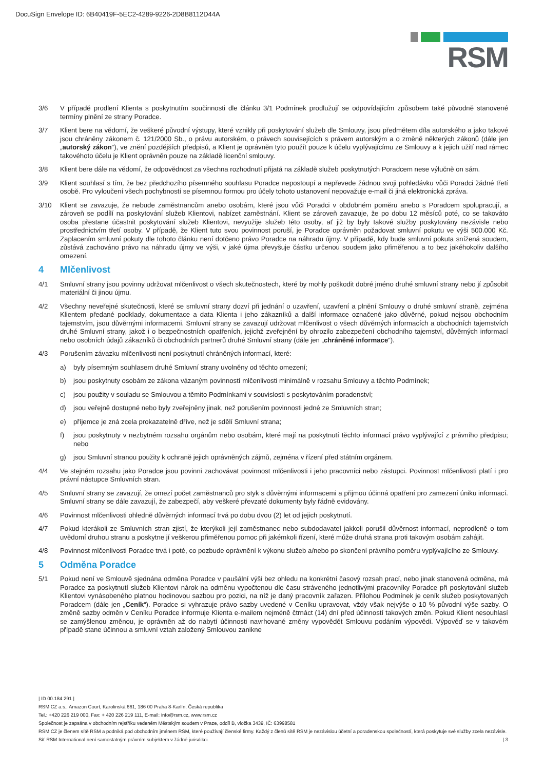DocuSign Envelope ID: 6B40419F-5EC2-4289-9226-2D8B8112D44A
RSM
3/6 V případě prodlení Klienta s poskytnutím součinnosti dle článku 3/1 Podmínek prodlužují se odpovídajícím způsobem také původně stanovené termíny plnění ze strany Poradce.
3/7 Klient bere na vědomí, že veškeré původní výstupy, které vznikly při poskytování služeb dle Smlouvy, jsou předmětem díla autorského a jako takové jsou chráněny zákonem č. 121/2000 Sb., o právu autorském, o právech souvisejících s právem autorským a o změně některých zákonů (dále jen „autorský zákon“), ve znění pozdějších předpisů, a Klient je oprávněn tyto použít pouze k účelu vyplývajícímu ze Smlouvy a k jejich užití nad rámec takovéhoto účelu je Klient oprávněn pouze na základě licenční smlouvy.
3/8 Klient bere dále na vědomí, že odpovědnost za všechna rozhodnutí přijatá na základě služeb poskytnutých Poradcem nese výlučně on sám.
3/9 Klient souhlasí s tím, že bez předchozího písemného souhlasu Poradce nepostoupí a nepřevede žádnou svoji pohledávku vůči Poradci žádné třetí osobě. Pro vyloučení všech pochybností se písemnou formou pro účely tohoto ustanovení nepovažuje e-mail či jiná elektronická zpráva.
3/10 Klient se zavazuje, že nebude zaměstnancům anebo osobám, které jsou vůči Poradci v obdobném poměru anebo s Poradcem spolupracují, a zároveň se podílí na poskytování služeb Klientovi, nabízet zaměstnání. Klient se zároveň zavazuje, že po dobu 12 měsíců poté, co se takováto osoba přestane účastnit poskytování služeb Klientovi, nevyužije služeb této osoby, ať již by byly takové služby poskytovány nezávisle nebo prostřednictvím třetí osoby. V případě, že Klient tuto svou povinnost poruší, je Poradce oprávněn požadovat smluvní pokutu ve výši 500.000 Kč. Zaplacením smluvní pokuty dle tohoto článku není dotčeno právo Poradce na náhradu újmy. V případě, kdy bude smluvní pokuta snížená soudem, zůstává zachováno právo na náhradu újmy ve výši, v jaké újma převyšuje částku určenou soudem jako přiměřenou a to bez jakéhokoliv dalšího omezení.
4 Mlčenlivost
4/1 Smluvní strany jsou povinny udržovat mlčenlivost o všech skutečnostech, které by mohly poškodit dobré jméno druhé smluvní strany nebo jí způsobit materiální či jinou újmu.
4/2 Všechny neveřejné skutečnosti, které se smluvní strany dozví při jednání o uzavření, uzavření a plnění Smlouvy o druhé smluvní straně, zejména Klientem předané podklady, dokumentace a data Klienta i jeho zákazníků a další informace označené jako důvěrné, pokud nejsou obchodním tajemstvím, jsou důvěrnými informacemi. Smluvní strany se zavazují udržovat mlčenlivost o všech důvěrných informacích a obchodních tajemstvích druhé Smluvní strany, jakož i o bezpečnostních opatřeních, jejichž zveřejnění by ohrozilo zabezpečení obchodního tajemství, důvěrných informací nebo osobních údajů zákazníků či obchodních partnerů druhé Smluvní strany (dále jen „chráněné informace“).
4/3 Porušením závazku mlčenlivosti není poskytnutí chráněných informací, které:
a) byly písemným souhlasem druhé Smluvní strany uvolněny od těchto omezení;
b) jsou poskytnuty osobám ze zákona vázaným povinností mlčenlivosti minimálně v rozsahu Smlouvy a těchto Podmínek;
c) jsou použity v souladu se Smlouvou a těmito Podmínkami v souvislosti s poskytováním poradenství;
d) jsou veřejně dostupné nebo byly zveřejněny jinak, než porušením povinnosti jedné ze Smluvních stran;
e) příjemce je zná zcela prokazatelně dříve, než je sdělí Smluvní strana;
f) jsou poskytnuty v nezbytném rozsahu orgánům nebo osobám, které mají na poskytnutí těchto informací právo vyplývající z právního předpisu; nebo
g) jsou Smluvní stranou použity k ochraně jejich oprávněných zájmů, zejména v řízení před státním orgánem.
4/4 Ve stejném rozsahu jako Poradce jsou povinni zachovávat povinnost mlčenlivosti i jeho pracovníci nebo zástupci. Povinnost mlčenlivosti platí i pro právní nástupce Smluvních stran.
4/5 Smluvní strany se zavazují, že omezí počet zaměstnanců pro styk s důvěrnými informacemi a přijmou účinná opatření pro zamezení úniku informací. Smluvní strany se dále zavazují, že zabezpečí, aby veškeré převzaté dokumenty byly řádně evidovány.
4/6 Povinnost mlčenlivosti ohledně důvěrných informací trvá po dobu dvou (2) let od jejich poskytnutí.
4/7 Pokud kterákoli ze Smluvních stran zjistí, že kterýkoli její zaměstnanec nebo subdodavatel jakkoli porušil důvěrnost informací, neprodleně o tom uvědomí druhou stranu a poskytne jí veškerou přiměřenou pomoc při jakémkoli řízení, které může druhá strana proti takovým osobám zahájit.
4/8 Povinnost mlčenlivosti Poradce trvá i poté, co pozbude oprávnění k výkonu služeb a/nebo po skončení právního poměru vyplývajícího ze Smlouvy.
5 Odměna Poradce
5/1 Pokud není ve Smlouvě sjednána odměna Poradce v paušální výši bez ohledu na konkrétní časový rozsah prací, nebo jinak stanovená odměna, má Poradce za poskytnutí služeb Klientovi nárok na odměnu vypočtenou dle času stráveného jednotlivými pracovníky Poradce při poskytování služeb Klientovi vynásobeného platnou hodinovou sazbou pro pozici, na níž je daný pracovník zařazen. Přílohou Podmínek je ceník služeb poskytovaných Poradcem (dále jen „Ceník“). Poradce si vyhrazuje právo sazby uvedené v Ceníku upravovat, vždy však nejvýše o 10 % původní výše sazby. O změně sazby odměn v Ceníku Poradce informuje Klienta e-mailem nejméně čtrnáct (14) dní před účinností takových změn. Pokud Klient nesouhlasí se zamýšlenou změnou, je oprávněn až do nabytí účinnosti navrhované změny vypovědět Smlouvu podáním výpovědi. Výpověď se v takovém případě stane účinnou a smluvní vztah založený Smlouvou zanikne
| ID 00.184.291 |
RSM CZ a.s., Amazon Court, Karolinská 661, 186 00 Praha 8-Karlín, Česká republika
Tel.: +420 226 219 000, Fax: + 420 226 219 111, E-mail: info@rsm.cz, www.rsm.cz
Společnost je zapsána v obchodním rejstříku vedeném Městským soudem v Praze, oddíl B, vložka 3439, IČ: 63998581
RSM CZ je členem sítě RSM a podniká pod obchodním jménem RSM, které používají členské firmy. Každý z členů sítě RSM je nezávislou účetní a poradenskou společností, která poskytuje své služby zcela nezávisle. Síť RSM International není samostatným právním subjektem v žádné jurisdikci. | 3